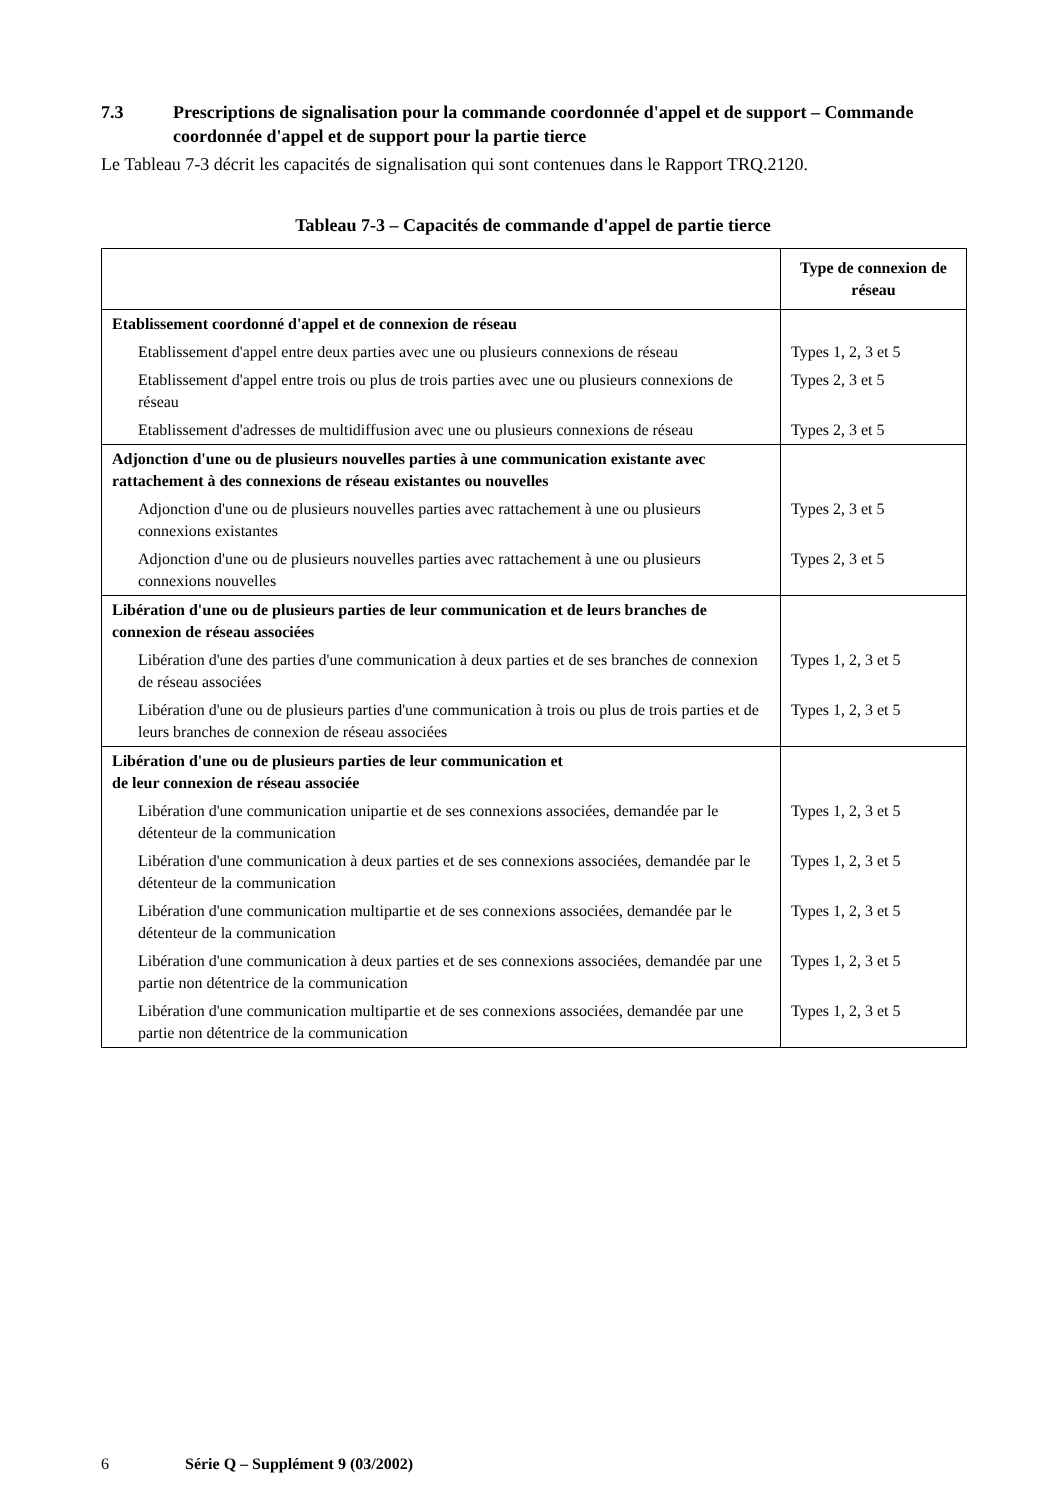7.3 Prescriptions de signalisation pour la commande coordonnée d'appel et de support – Commande coordonnée d'appel et de support pour la partie tierce
Le Tableau 7-3 décrit les capacités de signalisation qui sont contenues dans le Rapport TRQ.2120.
Tableau 7-3 – Capacités de commande d'appel de partie tierce
| | Type de connexion de réseau |
| --- | --- |
| Etablissement coordonné d'appel et de connexion de réseau | |
| Etablissement d'appel entre deux parties avec une ou plusieurs connexions de réseau | Types 1, 2, 3 et 5 |
| Etablissement d'appel entre trois ou plus de trois parties avec une ou plusieurs connexions de réseau | Types 2, 3 et 5 |
| Etablissement d'adresses de multidiffusion avec une ou plusieurs connexions de réseau | Types 2, 3 et 5 |
| Adjonction d'une ou de plusieurs nouvelles parties à une communication existante avec rattachement à des connexions de réseau existantes ou nouvelles | |
| Adjonction d'une ou de plusieurs nouvelles parties avec rattachement à une ou plusieurs connexions existantes | Types 2, 3 et 5 |
| Adjonction d'une ou de plusieurs nouvelles parties avec rattachement à une ou plusieurs connexions nouvelles | Types 2, 3 et 5 |
| Libération d'une ou de plusieurs parties de leur communication et de leurs branches de connexion de réseau associées | |
| Libération d'une des parties d'une communication à deux parties et de ses branches de connexion de réseau associées | Types 1, 2, 3 et 5 |
| Libération d'une ou de plusieurs parties d'une communication à trois ou plus de trois parties et de leurs branches de connexion de réseau associées | Types 1, 2, 3 et 5 |
| Libération d'une ou de plusieurs parties de leur communication et de leur connexion de réseau associée | |
| Libération d'une communication unipartie et de ses connexions associées, demandée par le détenteur de la communication | Types 1, 2, 3 et 5 |
| Libération d'une communication à deux parties et de ses connexions associées, demandée par le détenteur de la communication | Types 1, 2, 3 et 5 |
| Libération d'une communication multipartie et de ses connexions associées, demandée par le détenteur de la communication | Types 1, 2, 3 et 5 |
| Libération d'une communication à deux parties et de ses connexions associées, demandée par une partie non détentrice de la communication | Types 1, 2, 3 et 5 |
| Libération d'une communication multipartie et de ses connexions associées, demandée par une partie non détentrice de la communication | Types 1, 2, 3 et 5 |
6 Série Q – Supplément 9 (03/2002)